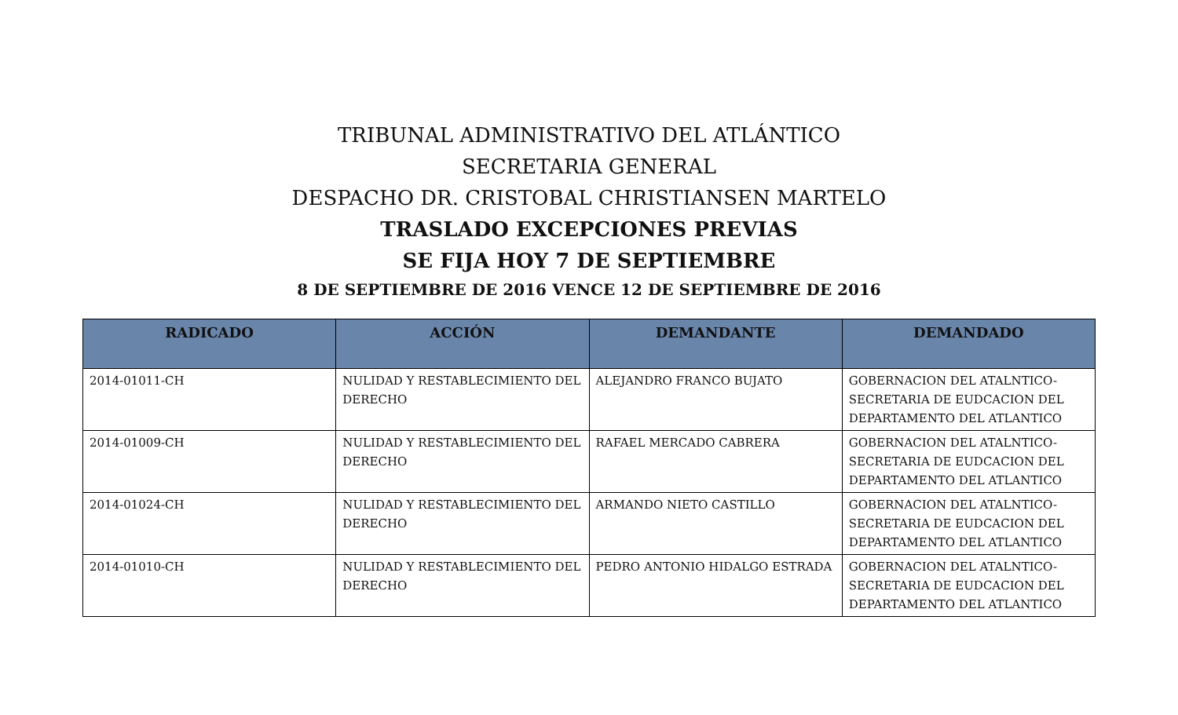TRIBUNAL ADMINISTRATIVO DEL ATLÁNTICO
SECRETARIA GENERAL
DESPACHO DR. CRISTOBAL CHRISTIANSEN MARTELO
TRASLADO EXCEPCIONES PREVIAS
SE FIJA HOY 7 DE SEPTIEMBRE
8 DE SEPTIEMBRE DE 2016 VENCE 12 DE SEPTIEMBRE DE 2016
| RADICADO | ACCIÓN | DEMANDANTE | DEMANDADO |
| --- | --- | --- | --- |
| 2014-01011-CH | NULIDAD Y RESTABLECIMIENTO DEL DERECHO | ALEJANDRO FRANCO BUJATO | GOBERNACION DEL ATALNTICO-SECRETARIA DE EUDCACION DEL DEPARTAMENTO DEL ATLANTICO |
| 2014-01009-CH | NULIDAD Y RESTABLECIMIENTO DEL DERECHO | RAFAEL MERCADO CABRERA | GOBERNACION DEL ATALNTICO-SECRETARIA DE EUDCACION DEL DEPARTAMENTO DEL ATLANTICO |
| 2014-01024-CH | NULIDAD Y RESTABLECIMIENTO DEL DERECHO | ARMANDO NIETO CASTILLO | GOBERNACION DEL ATALNTICO-SECRETARIA DE EUDCACION DEL DEPARTAMENTO DEL ATLANTICO |
| 2014-01010-CH | NULIDAD Y RESTABLECIMIENTO DEL DERECHO | PEDRO ANTONIO HIDALGO ESTRADA | GOBERNACION DEL ATALNTICO-SECRETARIA DE EUDCACION DEL DEPARTAMENTO DEL ATLANTICO |